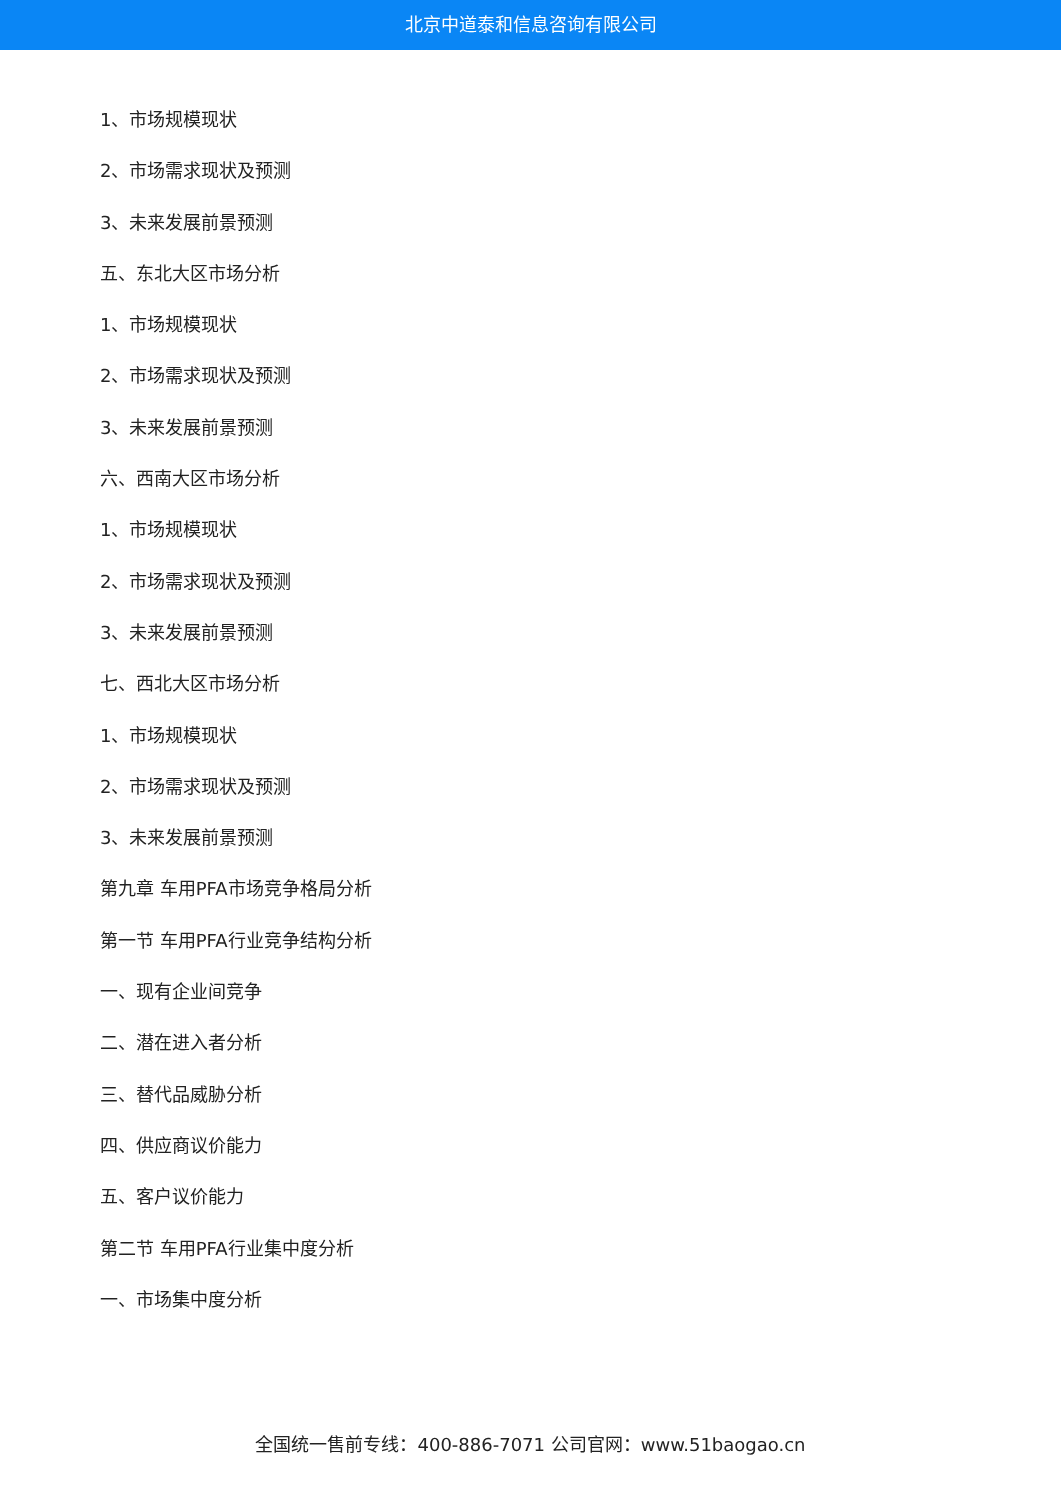北京中道泰和信息咨询有限公司
1、市场规模现状
2、市场需求现状及预测
3、未来发展前景预测
五、东北大区市场分析
1、市场规模现状
2、市场需求现状及预测
3、未来发展前景预测
六、西南大区市场分析
1、市场规模现状
2、市场需求现状及预测
3、未来发展前景预测
七、西北大区市场分析
1、市场规模现状
2、市场需求现状及预测
3、未来发展前景预测
第九章 车用PFA市场竞争格局分析
第一节 车用PFA行业竞争结构分析
一、现有企业间竞争
二、潜在进入者分析
三、替代品威胁分析
四、供应商议价能力
五、客户议价能力
第二节 车用PFA行业集中度分析
一、市场集中度分析
全国统一售前专线：400-886-7071 公司官网：www.51baogao.cn